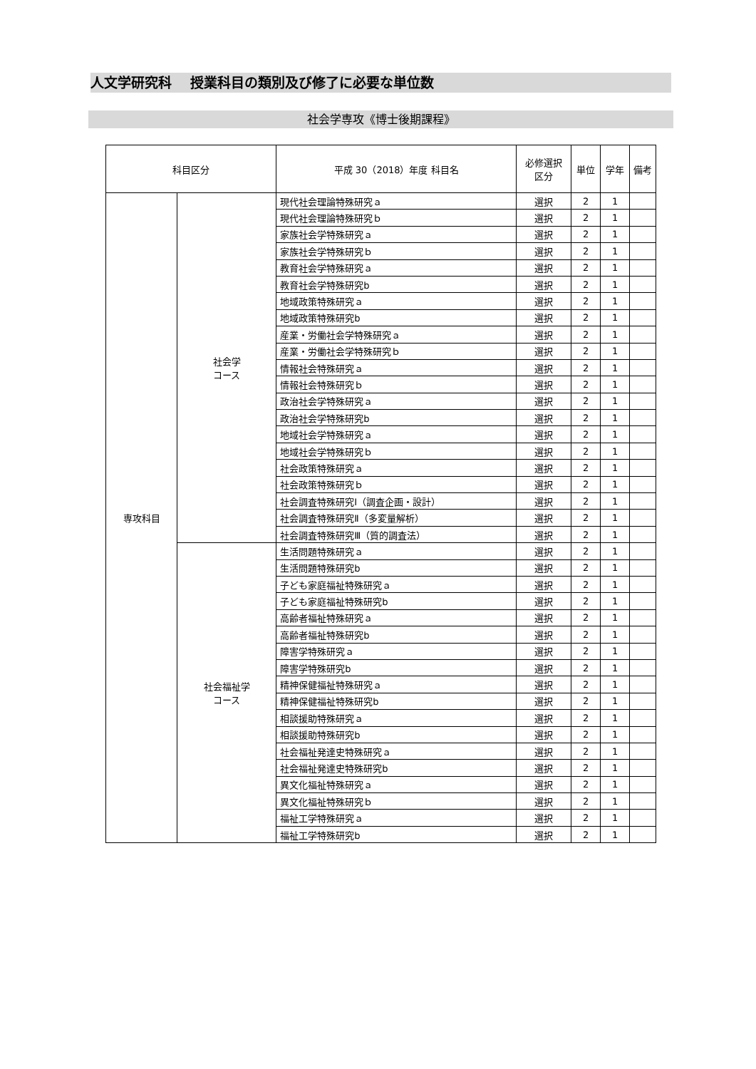人文学研究科　 授業科目の類別及び修了に必要な単位数
社会学専攻《博士後期課程》
| 科目区分 | | 平成 30（2018）年度 科目名 | 必修選択 区分 | 単位 | 学年 | 備考 |
| --- | --- | --- | --- | --- | --- | --- |
| 専攻科目 | 社会学 コース | 現代社会理論特殊研究ａ | 選択 | 2 | 1 | |
| | | 現代社会理論特殊研究ｂ | 選択 | 2 | 1 | |
| | | 家族社会学特殊研究ａ | 選択 | 2 | 1 | |
| | | 家族社会学特殊研究ｂ | 選択 | 2 | 1 | |
| | | 教育社会学特殊研究ａ | 選択 | 2 | 1 | |
| | | 教育社会学特殊研究b | 選択 | 2 | 1 | |
| | | 地域政策特殊研究ａ | 選択 | 2 | 1 | |
| | | 地域政策特殊研究b | 選択 | 2 | 1 | |
| | | 産業・労働社会学特殊研究ａ | 選択 | 2 | 1 | |
| | | 産業・労働社会学特殊研究ｂ | 選択 | 2 | 1 | |
| | | 情報社会特殊研究ａ | 選択 | 2 | 1 | |
| | | 情報社会特殊研究ｂ | 選択 | 2 | 1 | |
| | | 政治社会学特殊研究ａ | 選択 | 2 | 1 | |
| | | 政治社会学特殊研究b | 選択 | 2 | 1 | |
| | | 地域社会学特殊研究ａ | 選択 | 2 | 1 | |
| | | 地域社会学特殊研究ｂ | 選択 | 2 | 1 | |
| | | 社会政策特殊研究ａ | 選択 | 2 | 1 | |
| | | 社会政策特殊研究ｂ | 選択 | 2 | 1 | |
| | | 社会調査特殊研究Ⅰ（調査企画・設計） | 選択 | 2 | 1 | |
| | | 社会調査特殊研究Ⅱ（多変量解析） | 選択 | 2 | 1 | |
| | | 社会調査特殊研究Ⅲ（質的調査法） | 選択 | 2 | 1 | |
| | 社会福祉学 コース | 生活問題特殊研究ａ | 選択 | 2 | 1 | |
| | | 生活問題特殊研究b | 選択 | 2 | 1 | |
| | | 子ども家庭福祉特殊研究ａ | 選択 | 2 | 1 | |
| | | 子ども家庭福祉特殊研究b | 選択 | 2 | 1 | |
| | | 高齢者福祉特殊研究ａ | 選択 | 2 | 1 | |
| | | 高齢者福祉特殊研究b | 選択 | 2 | 1 | |
| | | 障害学特殊研究ａ | 選択 | 2 | 1 | |
| | | 障害学特殊研究b | 選択 | 2 | 1 | |
| | | 精神保健福祉特殊研究ａ | 選択 | 2 | 1 | |
| | | 精神保健福祉特殊研究b | 選択 | 2 | 1 | |
| | | 相談援助特殊研究ａ | 選択 | 2 | 1 | |
| | | 相談援助特殊研究b | 選択 | 2 | 1 | |
| | | 社会福祉発達史特殊研究ａ | 選択 | 2 | 1 | |
| | | 社会福祉発達史特殊研究b | 選択 | 2 | 1 | |
| | | 異文化福祉特殊研究ａ | 選択 | 2 | 1 | |
| | | 異文化福祉特殊研究ｂ | 選択 | 2 | 1 | |
| | | 福祉工学特殊研究ａ | 選択 | 2 | 1 | |
| | | 福祉工学特殊研究b | 選択 | 2 | 1 | |